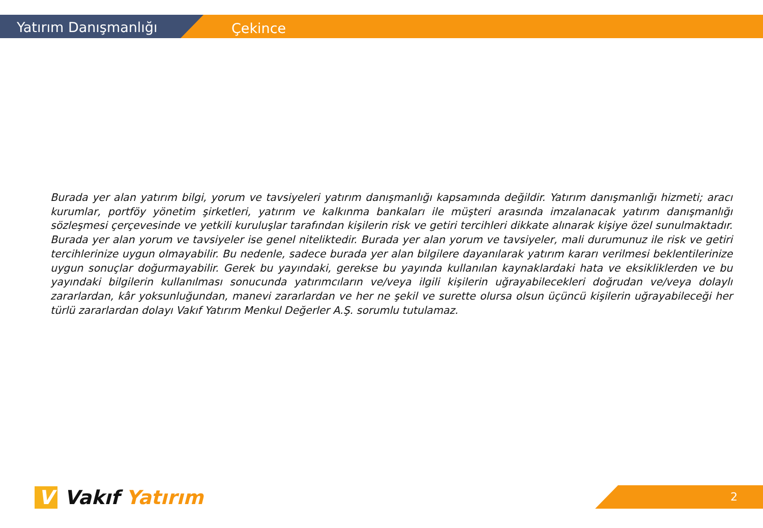Yatırım Danışmanlığı
Çekince
Burada yer alan yatırım bilgi, yorum ve tavsiyeleri yatırım danışmanlığı kapsamında değildir. Yatırım danışmanlığı hizmeti; aracı kurumlar, portföy yönetim şirketleri, yatırım ve kalkınma bankaları ile müşteri arasında imzalanacak yatırım danışmanlığı sözleşmesi çerçevesinde ve yetkili kuruluşlar tarafından kişilerin risk ve getiri tercihleri dikkate alınarak kişiye özel sunulmaktadır. Burada yer alan yorum ve tavsiyeler ise genel niteliktedir. Burada yer alan yorum ve tavsiyeler, mali durumunuz ile risk ve getiri tercihlerinize uygun olmayabilir. Bu nedenle, sadece burada yer alan bilgilere dayanılarak yatırım kararı verilmesi beklentilerinize uygun sonuçlar doğurmayabilir. Gerek bu yayındaki, gerekse bu yayında kullanılan kaynaklardaki hata ve eksikliklerden ve bu yayındaki bilgilerin kullanılması sonucunda yatırımcıların ve/veya ilgili kişilerin uğrayabilecekleri doğrudan ve/veya dolaylı zararlardan, kâr yoksunluğundan, manevi zararlardan ve her ne şekil ve surette olursa olsun üçüncü kişilerin uğrayabileceği her türlü zararlardan dolayı Vakıf Yatırım Menkul Değerler A.Ş. sorumlu tutulamaz.
V Vakıf Yatırım 2